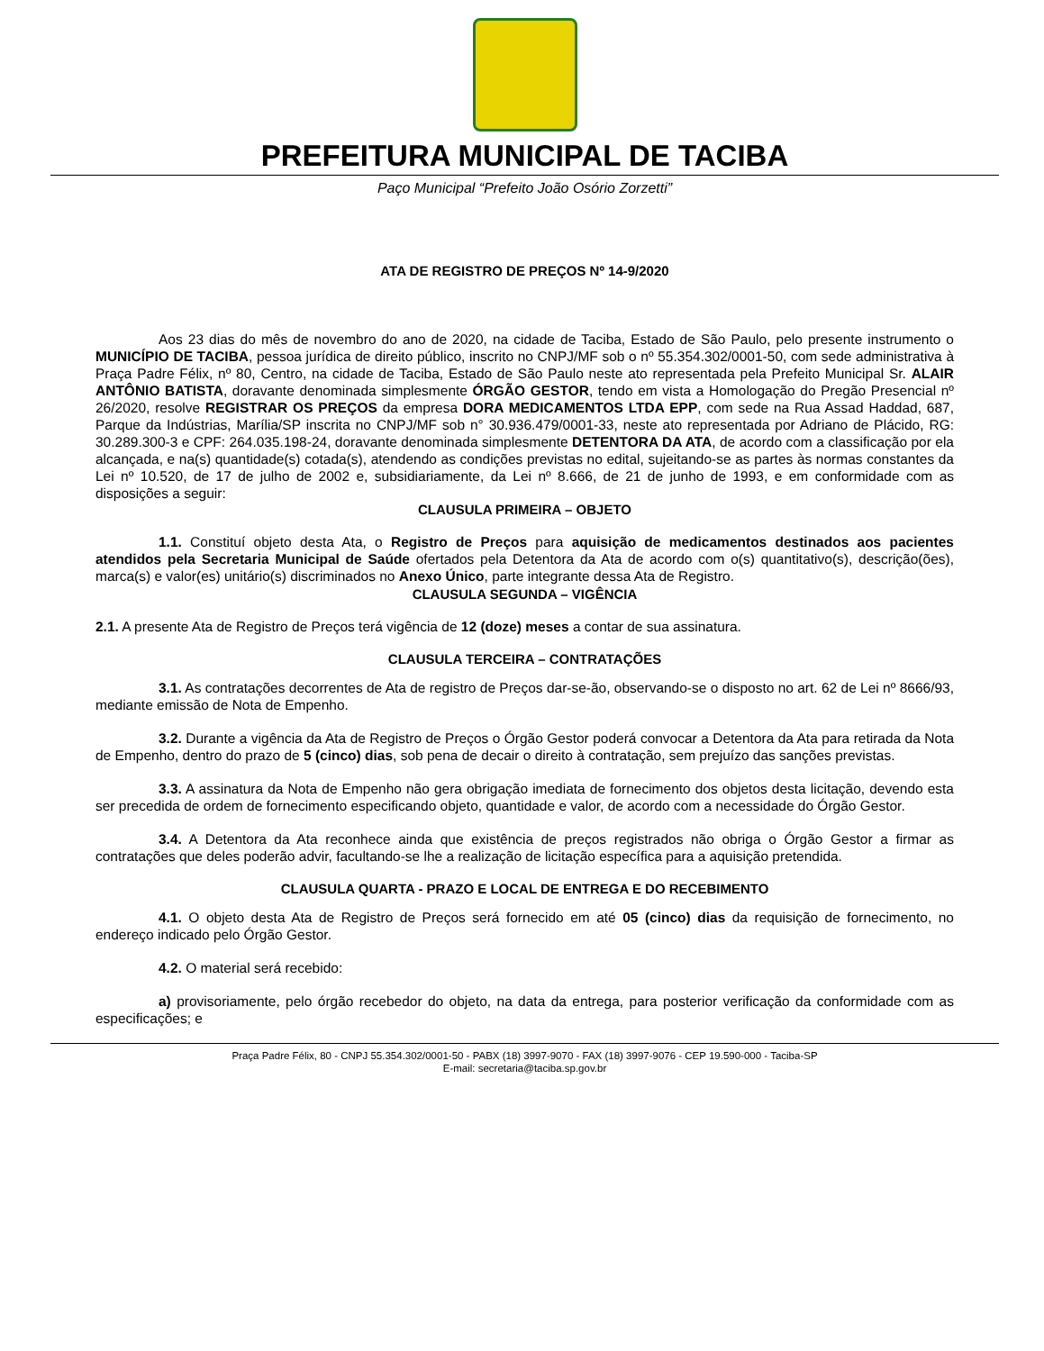PREFEITURA MUNICIPAL DE TACIBA
Paço Municipal “Prefeito João Osório Zorzetti”
ATA DE REGISTRO DE PREÇOS Nº 14-9/2020
Aos 23 dias do mês de novembro do ano de 2020, na cidade de Taciba, Estado de São Paulo, pelo presente instrumento o MUNICÍPIO DE TACIBA, pessoa jurídica de direito público, inscrito no CNPJ/MF sob o nº 55.354.302/0001-50, com sede administrativa à Praça Padre Félix, nº 80, Centro, na cidade de Taciba, Estado de São Paulo neste ato representada pela Prefeito Municipal Sr. ALAIR ANTÔNIO BATISTA, doravante denominada simplesmente ÓRGÃO GESTOR, tendo em vista a Homologação do Pregão Presencial nº 26/2020, resolve REGISTRAR OS PREÇOS da empresa DORA MEDICAMENTOS LTDA EPP, com sede na Rua Assad Haddad, 687, Parque da Indústrias, Marília/SP inscrita no CNPJ/MF sob n° 30.936.479/0001-33, neste ato representada por Adriano de Plácido, RG: 30.289.300-3 e CPF: 264.035.198-24, doravante denominada simplesmente DETENTORA DA ATA, de acordo com a classificação por ela alcançada, e na(s) quantidade(s) cotada(s), atendendo as condições previstas no edital, sujeitando-se as partes às normas constantes da Lei nº 10.520, de 17 de julho de 2002 e, subsidiariamente, da Lei nº 8.666, de 21 de junho de 1993, e em conformidade com as disposições a seguir:
CLAUSULA PRIMEIRA – OBJETO
1.1. Constituí objeto desta Ata, o Registro de Preços para aquisição de medicamentos destinados aos pacientes atendidos pela Secretaria Municipal de Saúde ofertados pela Detentora da Ata de acordo com o(s) quantitativo(s), descrição(ões), marca(s) e valor(es) unitário(s) discriminados no Anexo Único, parte integrante dessa Ata de Registro.
CLAUSULA SEGUNDA – VIGÊNCIA
2.1. A presente Ata de Registro de Preços terá vigência de 12 (doze) meses a contar de sua assinatura.
CLAUSULA TERCEIRA – CONTRATAÇÕES
3.1. As contratações decorrentes de Ata de registro de Preços dar-se-ão, observando-se o disposto no art. 62 de Lei nº 8666/93, mediante emissão de Nota de Empenho.
3.2. Durante a vigência da Ata de Registro de Preços o Órgão Gestor poderá convocar a Detentora da Ata para retirada da Nota de Empenho, dentro do prazo de 5 (cinco) dias, sob pena de decair o direito à contratação, sem prejuízo das sanções previstas.
3.3. A assinatura da Nota de Empenho não gera obrigação imediata de fornecimento dos objetos desta licitação, devendo esta ser precedida de ordem de fornecimento especificando objeto, quantidade e valor, de acordo com a necessidade do Órgão Gestor.
3.4. A Detentora da Ata reconhece ainda que existência de preços registrados não obriga o Órgão Gestor a firmar as contratações que deles poderão advir, facultando-se lhe a realização de licitação específica para a aquisição pretendida.
CLAUSULA QUARTA - PRAZO E LOCAL DE ENTREGA E DO RECEBIMENTO
4.1. O objeto desta Ata de Registro de Preços será fornecido em até 05 (cinco) dias da requisição de fornecimento, no endereço indicado pelo Órgão Gestor.
4.2. O material será recebido:
a) provisoriamente, pelo órgão recebedor do objeto, na data da entrega, para posterior verificação da conformidade com as especificações; e
Praça Padre Félix, 80 - CNPJ 55.354.302/0001-50 - PABX (18) 3997-9070 - FAX (18) 3997-9076 - CEP 19.590-000 - Taciba-SP
E-mail: secretaria@taciba.sp.gov.br